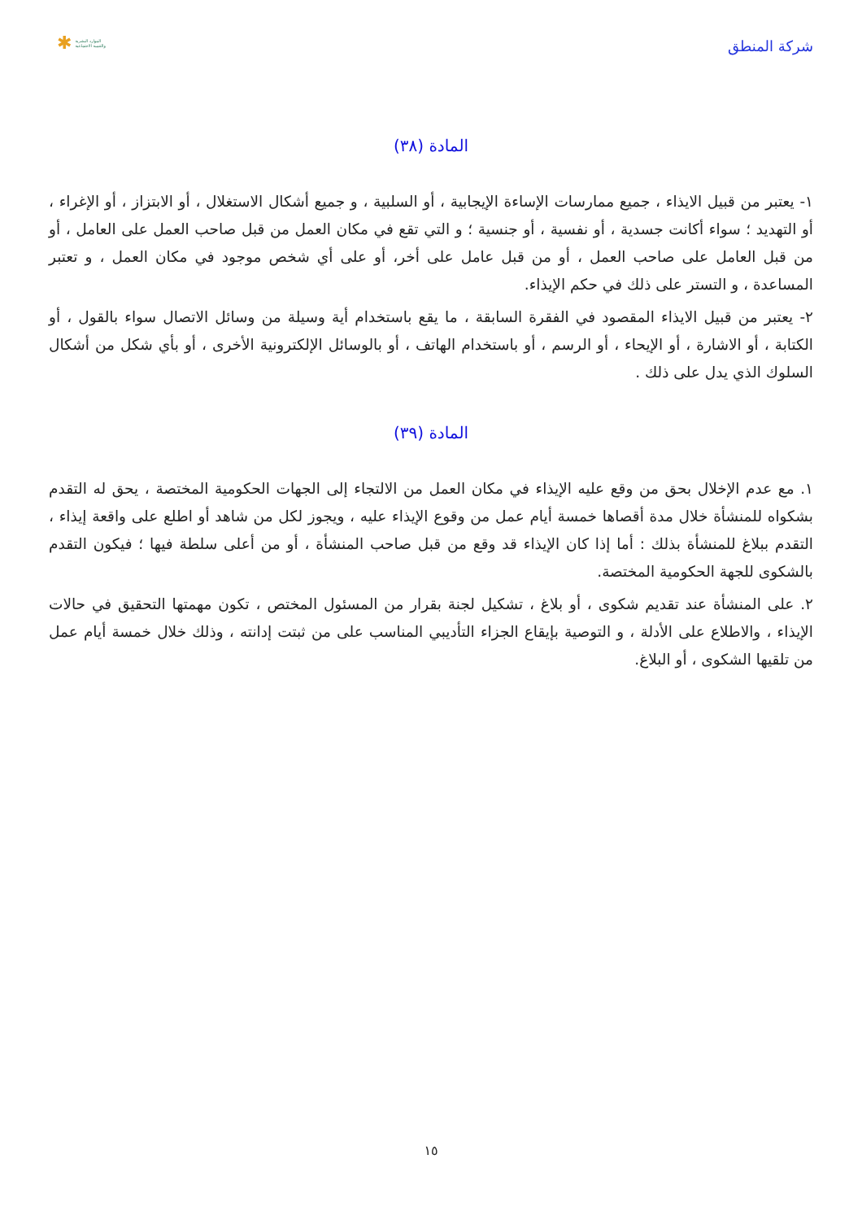شركة المنطق
✱ الموارد البشرية
والتنمية الاجتماعية
المادة (٣٨)
١- يعتبر من قبيل الايذاء ، جميع ممارسات الإساءة الإيجابية ، أو السلبية ، و جميع أشكال الاستغلال ، أو الابتزاز ، أو الإغراء ، أو التهديد ؛ سواء أكانت جسدية ، أو نفسية ، أو جنسية ؛ و التي تقع في مكان العمل من قبل صاحب العمل على العامل ، أو من قبل العامل على صاحب العمل ، أو من قبل عامل على أخر، أو على أي شخص موجود في مكان العمل ، و تعتبر المساعدة ، و التستر على ذلك في حكم الإيذاء.
٢- يعتبر من قبيل الايذاء المقصود في الفقرة السابقة ، ما يقع باستخدام أية وسيلة من وسائل الاتصال سواء بالقول ، أو الكتابة ، أو الاشارة ، أو الإيحاء ، أو الرسم ، أو باستخدام الهاتف ، أو بالوسائل الإلكترونية الأخرى ، أو بأي شكل من أشكال السلوك الذي يدل على ذلك .
المادة (٣٩)
١. مع عدم الإخلال بحق من وقع عليه الإيذاء في مكان العمل من الالتجاء إلى الجهات الحكومية المختصة ، يحق له التقدم بشكواه للمنشأة خلال مدة أقصاها خمسة أيام عمل من وقوع الإيذاء عليه ، ويجوز لكل من شاهد أو اطلع على واقعة إيذاء ، التقدم ببلاغ للمنشأة بذلك : أما إذا كان الإيذاء قد وقع من قبل صاحب المنشأة ، أو من أعلى سلطة فيها ؛ فيكون التقدم بالشكوى للجهة الحكومية المختصة.
٢. على المنشأة عند تقديم شكوى ، أو بلاغ ، تشكيل لجنة بقرار من المسئول المختص ، تكون مهمتها التحقيق في حالات الإيذاء ، والاطلاع على الأدلة ، و التوصية بإيقاع الجزاء التأديبي المناسب على من ثبتت إدانته ، وذلك خلال خمسة أيام عمل من تلقيها الشكوى ، أو البلاغ.
١٥